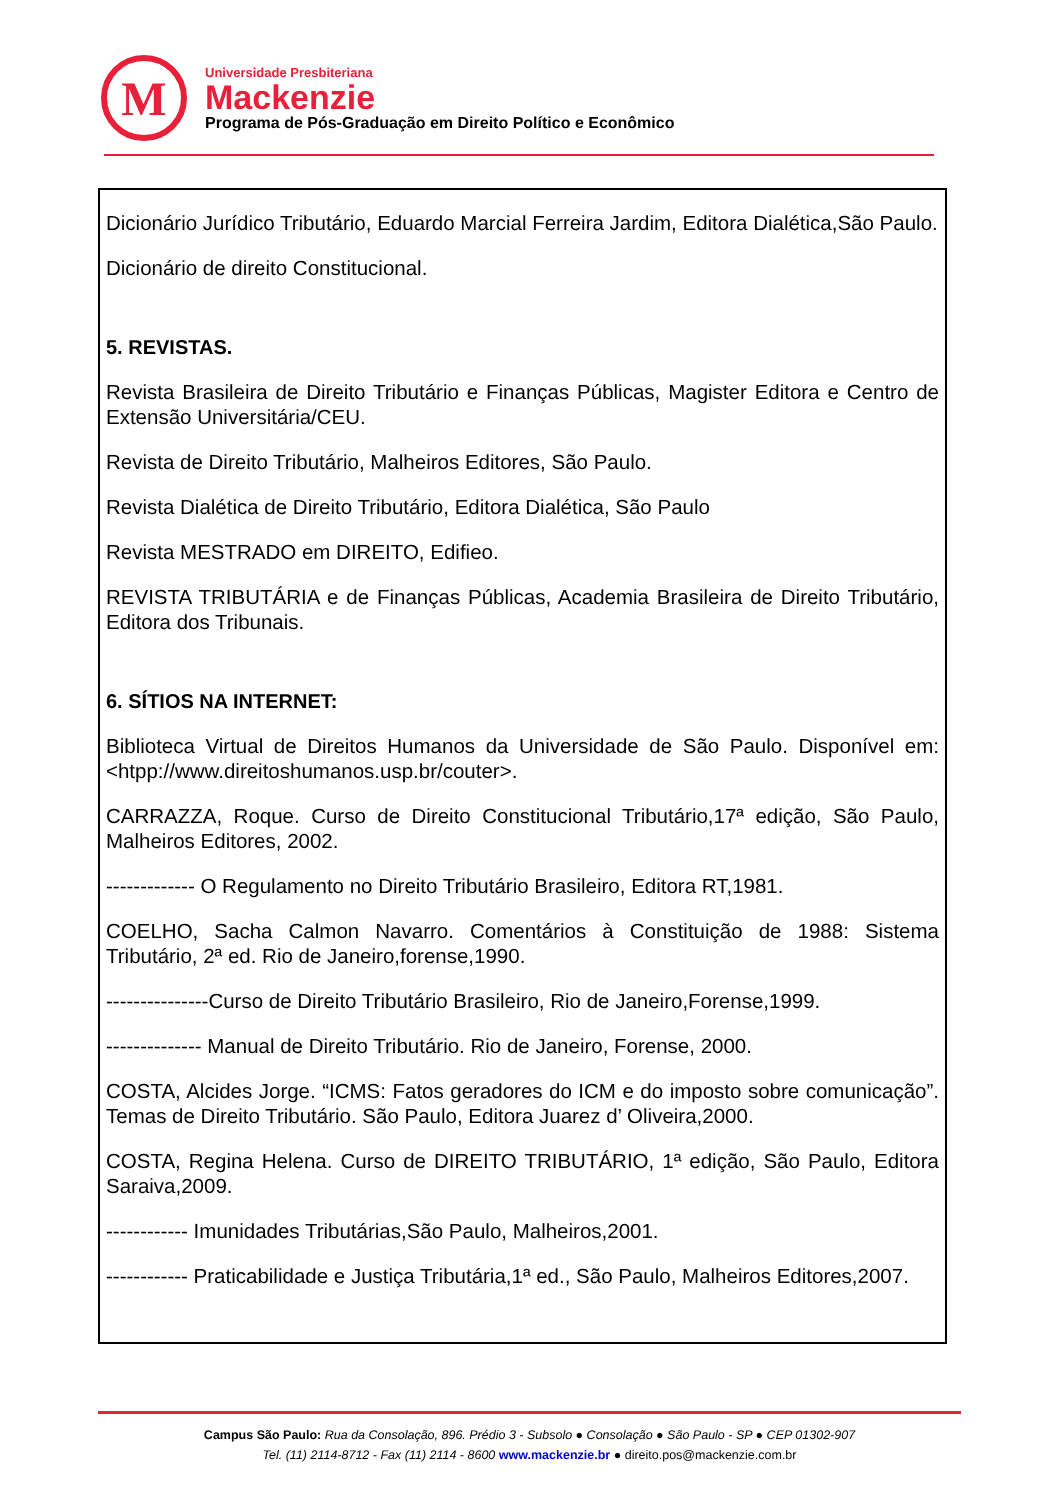M
Universidade Presbiteriana
Mackenzie
Programa de Pós-Graduação em Direito Político e Econômico
Dicionário Jurídico Tributário, Eduardo Marcial Ferreira Jardim, Editora Dialética,São Paulo.
Dicionário de direito Constitucional.
5. REVISTAS.
Revista Brasileira de Direito Tributário e Finanças Públicas, Magister Editora e Centro de Extensão Universitária/CEU.
Revista de Direito Tributário, Malheiros Editores, São Paulo.
Revista Dialética de Direito Tributário, Editora Dialética, São Paulo
Revista MESTRADO em DIREITO, Edifieo.
REVISTA TRIBUTÁRIA e de Finanças Públicas, Academia Brasileira de Direito Tributário, Editora dos Tribunais.
6. SÍTIOS NA INTERNET:
Biblioteca Virtual de Direitos Humanos da Universidade de São Paulo. Disponível em: <htpp://www.direitoshumanos.usp.br/couter>.
CARRAZZA, Roque. Curso de Direito Constitucional Tributário,17ª edição, São Paulo, Malheiros Editores, 2002.
------------- O Regulamento no Direito Tributário Brasileiro, Editora RT,1981.
COELHO, Sacha Calmon Navarro. Comentários à Constituição de 1988: Sistema Tributário, 2ª ed. Rio de Janeiro,forense,1990.
---------------Curso de Direito Tributário Brasileiro, Rio de Janeiro,Forense,1999.
-------------- Manual de Direito Tributário. Rio de Janeiro, Forense, 2000.
COSTA, Alcides Jorge. “ICMS: Fatos geradores do ICM e do imposto sobre comunicação”. Temas de Direito Tributário. São Paulo, Editora Juarez d’ Oliveira,2000.
COSTA, Regina Helena. Curso de DIREITO TRIBUTÁRIO, 1ª edição, São Paulo, Editora Saraiva,2009.
------------ Imunidades Tributárias,São Paulo, Malheiros,2001.
------------ Praticabilidade e Justiça Tributária,1ª ed., São Paulo, Malheiros Editores,2007.
Campus São Paulo: Rua da Consolação, 896. Prédio 3 - Subsolo ● Consolação ● São Paulo - SP ● CEP 01302-907
Tel. (11) 2114-8712 - Fax (11) 2114 - 8600 www.mackenzie.br ● direito.pos@mackenzie.com.br